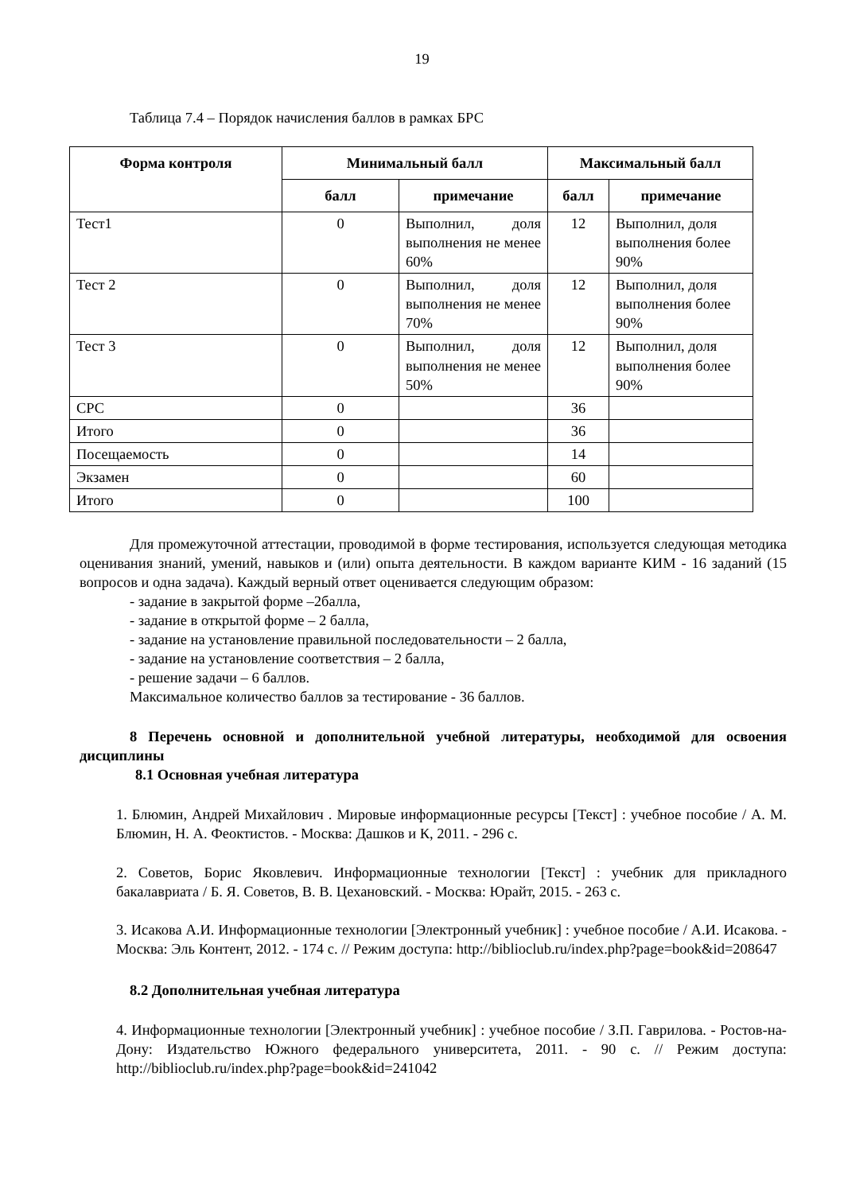19
Таблица 7.4 – Порядок начисления баллов в рамках БРС
| Форма контроля | Минимальный балл | | Максимальный балл | |
| --- | --- | --- | --- | --- |
| | балл | примечание | балл | примечание |
| Тест1 | 0 | Выполнил, доля выполнения не менее 60% | 12 | Выполнил, доля выполнения более 90% |
| Тест 2 | 0 | Выполнил, доля выполнения не менее 70% | 12 | Выполнил, доля выполнения более 90% |
| Тест 3 | 0 | Выполнил, доля выполнения не менее 50% | 12 | Выполнил, доля выполнения более 90% |
| СРС | 0 | | 36 | |
| Итого | 0 | | 36 | |
| Посещаемость | 0 | | 14 | |
| Экзамен | 0 | | 60 | |
| Итого | 0 | | 100 | |
Для промежуточной аттестации, проводимой в форме тестирования, используется следующая методика оценивания знаний, умений, навыков и (или) опыта деятельности. В каждом варианте КИМ - 16 заданий (15 вопросов и одна задача). Каждый верный ответ оценивается следующим образом:
- задание в закрытой форме –2балла,
- задание в открытой форме – 2 балла,
- задание на установление правильной последовательности – 2 балла,
- задание на установление соответствия – 2 балла,
- решение задачи – 6 баллов.
Максимальное количество баллов за тестирование - 36 баллов.
8 Перечень основной и дополнительной учебной литературы, необходимой для освоения дисциплины
8.1 Основная учебная литература
1. Блюмин, Андрей Михайлович . Мировые информационные ресурсы [Текст] : учебное пособие / А. М. Блюмин, Н. А. Феоктистов. - Москва: Дашков и К, 2011. - 296 с.
2. Советов, Борис Яковлевич. Информационные технологии [Текст] : учебник для прикладного бакалавриата / Б. Я. Советов, В. В. Цехановский. - Москва: Юрайт, 2015. - 263 с.
3. Исакова А.И. Информационные технологии [Электронный учебник] : учебное пособие / А.И. Исакова. - Москва: Эль Контент, 2012. - 174 с. // Режим доступа: http://biblioclub.ru/index.php?page=book&id=208647
8.2 Дополнительная учебная литература
4. Информационные технологии [Электронный учебник] : учебное пособие / З.П. Гаврилова. - Ростов-на-Дону: Издательство Южного федерального университета, 2011. - 90 с. // Режим доступа: http://biblioclub.ru/index.php?page=book&id=241042